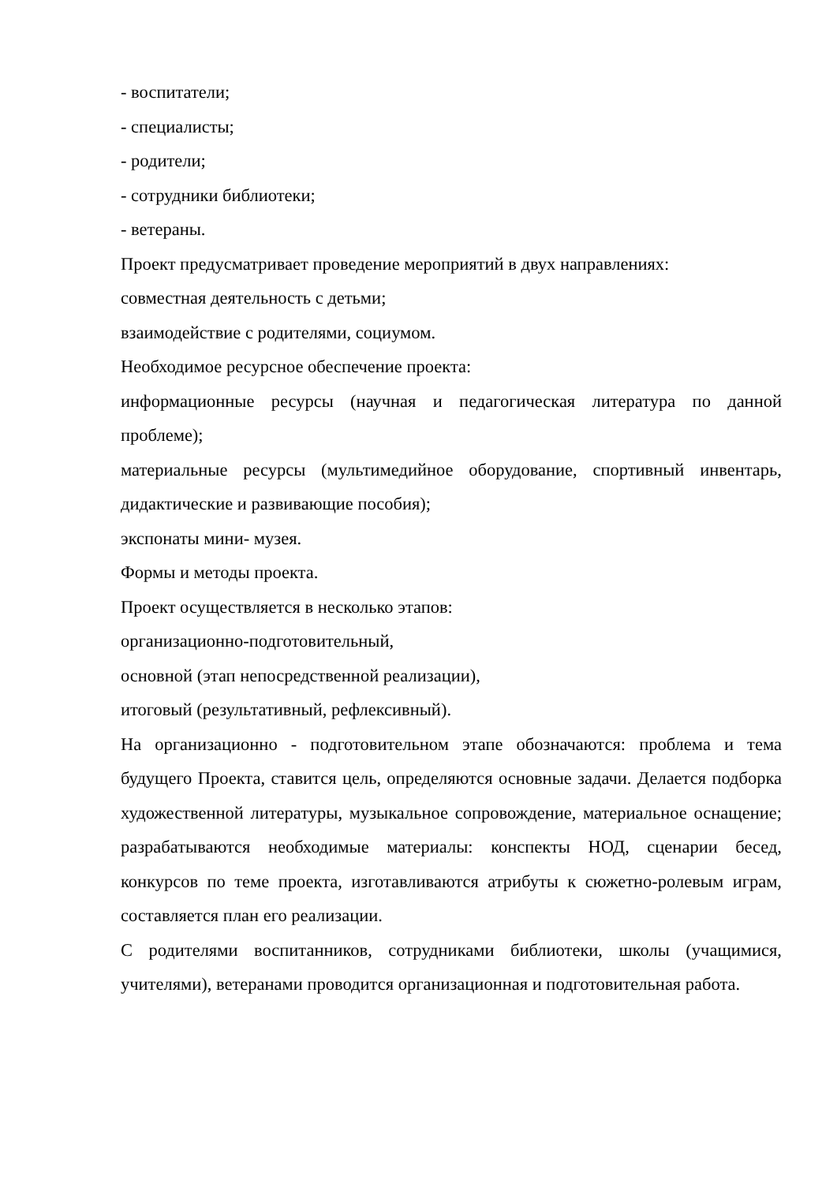- воспитатели;
- специалисты;
- родители;
- сотрудники библиотеки;
- ветераны.
Проект предусматривает проведение мероприятий в двух направлениях:
совместная деятельность с детьми;
взаимодействие с родителями, социумом.
Необходимое ресурсное обеспечение проекта:
информационные ресурсы (научная и педагогическая литература по данной проблеме);
материальные ресурсы (мультимедийное оборудование, спортивный инвентарь, дидактические и развивающие пособия);
экспонаты мини- музея.
Формы и методы проекта.
Проект осуществляется в несколько этапов:
организационно-подготовительный,
основной (этап непосредственной реализации),
итоговый (результативный, рефлексивный).
На организационно - подготовительном этапе обозначаются: проблема и тема будущего Проекта, ставится цель, определяются основные задачи. Делается подборка художественной литературы, музыкальное сопровождение, материальное оснащение; разрабатываются необходимые материалы: конспекты НОД, сценарии бесед, конкурсов по теме проекта, изготавливаются атрибуты к сюжетно-ролевым играм, составляется план его реализации.
С родителями воспитанников, сотрудниками библиотеки, школы (учащимися, учителями), ветеранами проводится организационная и подготовительная работа.